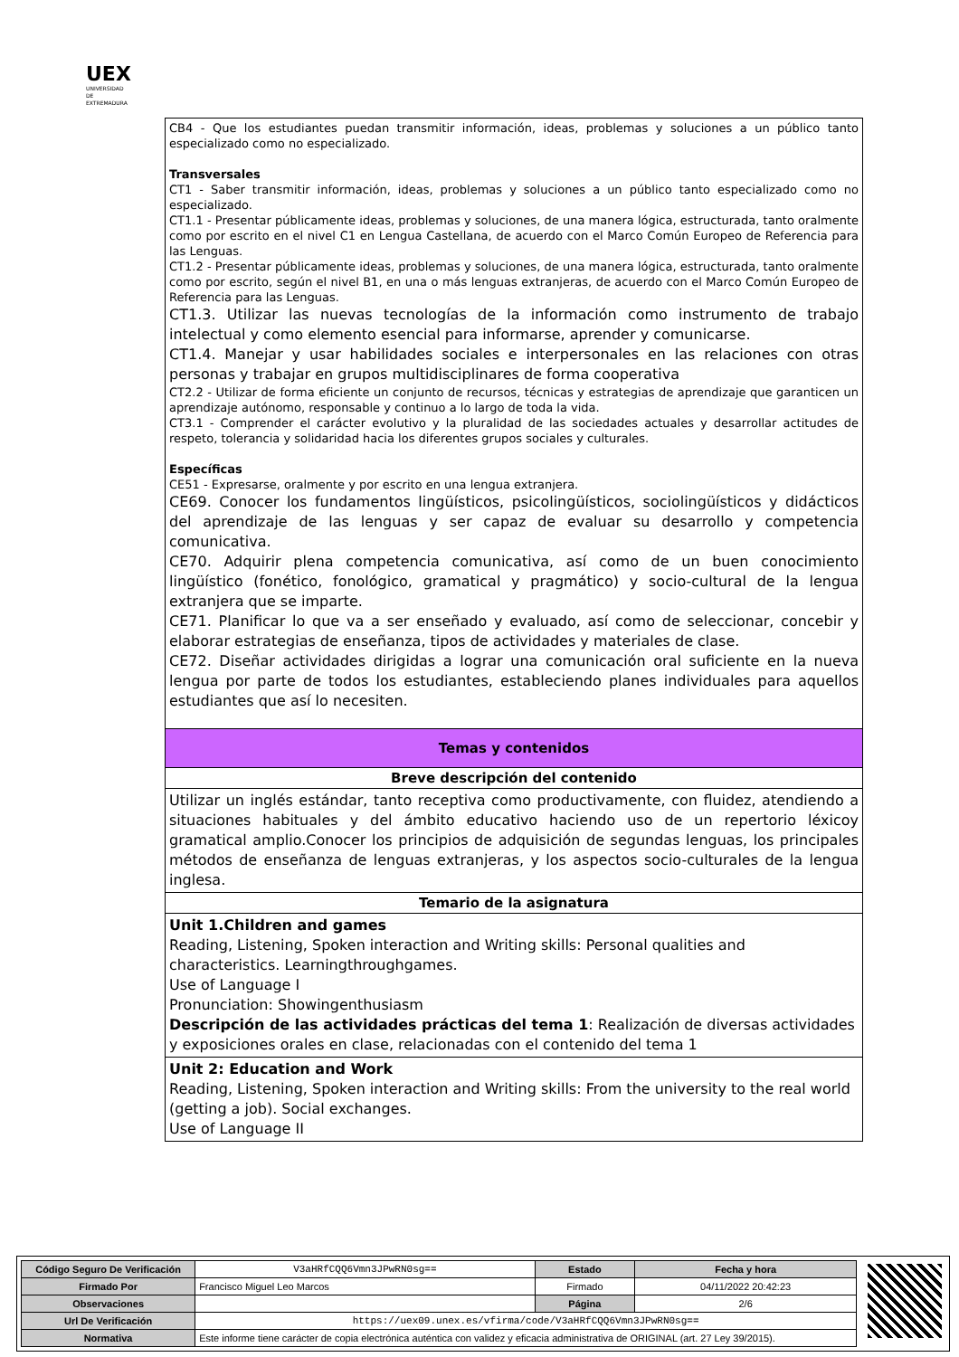UEX
UNIVERSIDAD DE EXTREMADURA
| CB4 - Que los estudiantes puedan transmitir información, ideas, problemas y soluciones a un público tanto especializado como no especializado. Transversales CT1 - Saber transmitir información, ideas, problemas y soluciones a un público tanto especializado como no especializado. CT1.1 - Presentar públicamente ideas, problemas y soluciones, de una manera lógica, estructurada, tanto oralmente como por escrito en el nivel C1 en Lengua Castellana, de acuerdo con el Marco Común Europeo de Referencia para las Lenguas. CT1.2 - Presentar públicamente ideas, problemas y soluciones, de una manera lógica, estructurada, tanto oralmente como por escrito, según el nivel B1, en una o más lenguas extranjeras, de acuerdo con el Marco Común Europeo de Referencia para las Lenguas. CT1.3. Utilizar las nuevas tecnologías de la información como instrumento de trabajo intelectual y como elemento esencial para informarse, aprender y comunicarse. CT1.4. Manejar y usar habilidades sociales e interpersonales en las relaciones con otras personas y trabajar en grupos multidisciplinares de forma cooperativa CT2.2 - Utilizar de forma eficiente un conjunto de recursos, técnicas y estrategias de aprendizaje que garanticen un aprendizaje autónomo, responsable y continuo a lo largo de toda la vida. CT3.1 - Comprender el carácter evolutivo y la pluralidad de las sociedades actuales y desarrollar actitudes de respeto, tolerancia y solidaridad hacia los diferentes grupos sociales y culturales. Específicas CE51 - Expresarse, oralmente y por escrito en una lengua extranjera. CE69. Conocer los fundamentos lingüísticos, psicolingüísticos, sociolingüísticos y didácticos del aprendizaje de las lenguas y ser capaz de evaluar su desarrollo y competencia comunicativa. CE70. Adquirir plena competencia comunicativa, así como de un buen conocimiento lingüístico (fonético, fonológico, gramatical y pragmático) y socio-cultural de la lengua extranjera que se imparte. CE71. Planificar lo que va a ser enseñado y evaluado, así como de seleccionar, concebir y elaborar estrategias de enseñanza, tipos de actividades y materiales de clase. CE72. Diseñar actividades dirigidas a lograr una comunicación oral suficiente en la nueva lengua por parte de todos los estudiantes, estableciendo planes individuales para aquellos estudiantes que así lo necesiten. |
| Temas y contenidos |
| Breve descripción del contenido |
| Utilizar un inglés estándar, tanto receptiva como productivamente, con fluidez, atendiendo a situaciones habituales y del ámbito educativo haciendo uso de un repertorio léxicoy gramatical amplio.Conocer los principios de adquisición de segundas lenguas, los principales métodos de enseñanza de lenguas extranjeras, y los aspectos socio-culturales de la lengua inglesa. |
| Temario de la asignatura |
| Unit 1.Children and games Reading, Listening, Spoken interaction and Writing skills: Personal qualities and characteristics. Learningthroughgames. Use of Language I Pronunciation: Showingenthusiasm Descripción de las actividades prácticas del tema 1 : Realización de diversas actividades y exposiciones orales en clase, relacionadas con el contenido del tema 1 |
| Unit 2: Education and Work Reading, Listening, Spoken interaction and Writing skills: From the university to the real world (getting a job). Social exchanges. Use of Language II |
| Código Seguro De Verificación | V3aHRfCQQ6Vmn3JPwRN0sg== | Estado | Fecha y hora |
| Firmado Por | Francisco Miguel Leo Marcos | Firmado | 04/11/2022 20:42:23 |
| Observaciones | | Página | 2/6 |
| Url De Verificación | https://uex09.unex.es/vfirma/code/V3aHRfCQQ6Vmn3JPwRN0sg== | | |
| Normativa | Este informe tiene carácter de copia electrónica auténtica con validez y eficacia administrativa de ORIGINAL (art. 27 Ley 39/2015). | | |